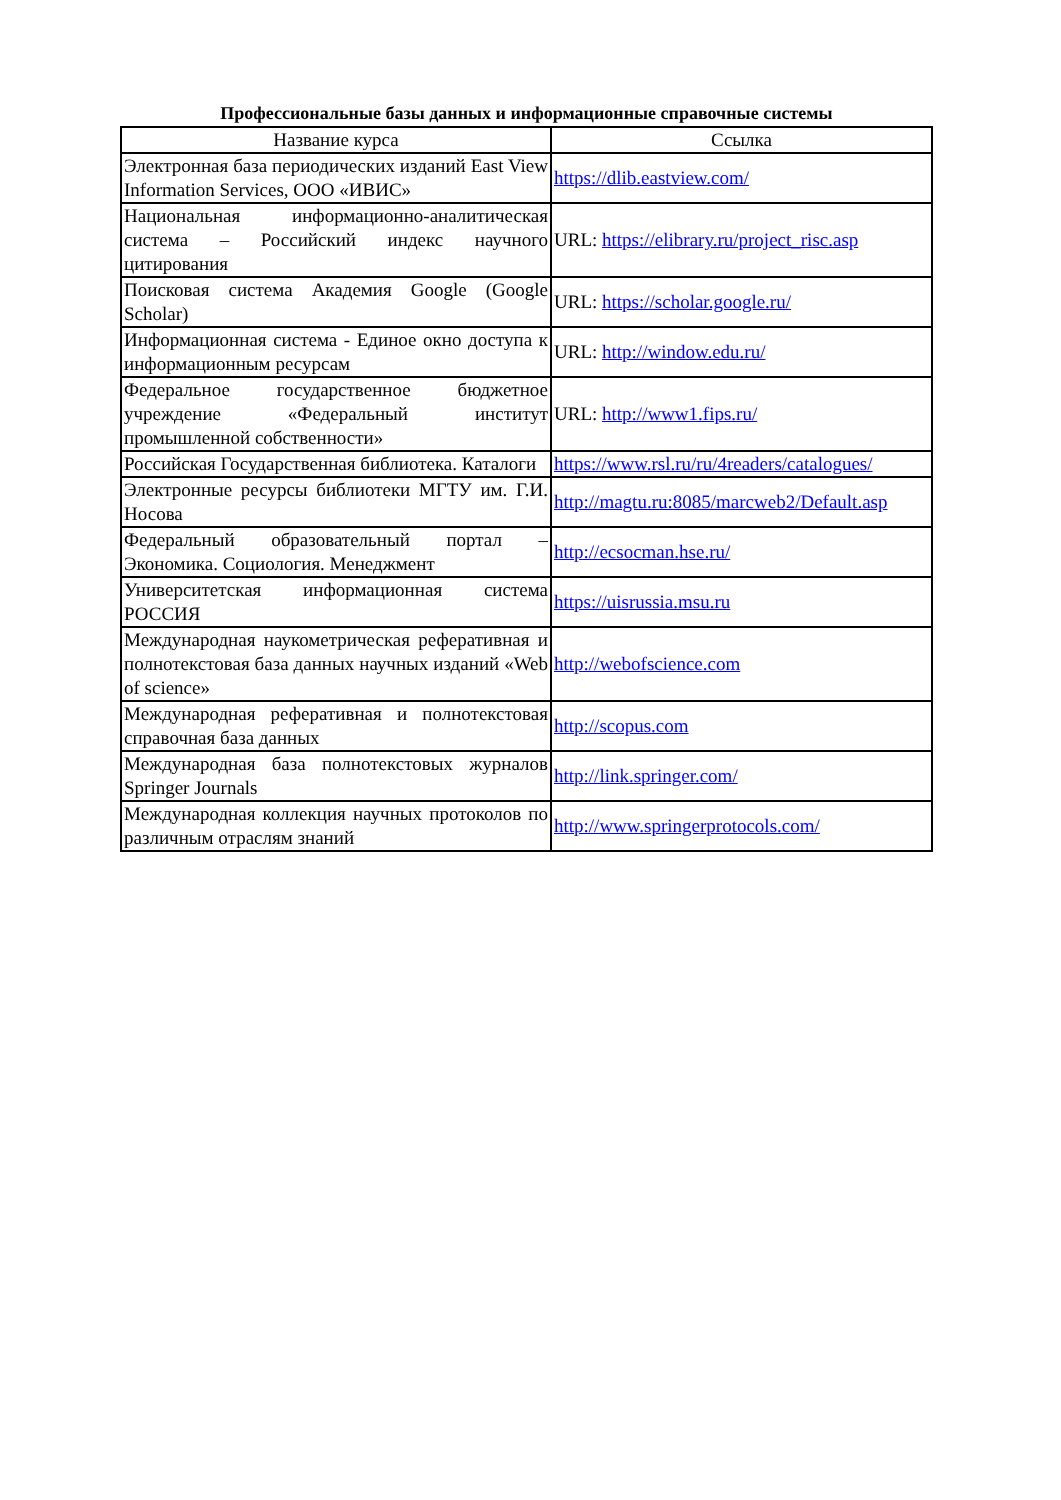Профессиональные базы данных и информационные справочные системы
| Название курса | Ссылка |
| --- | --- |
| Электронная база периодических изданий East View Information Services, ООО «ИВИС» | https://dlib.eastview.com/ |
| Национальная информационно-аналитическая система – Российский индекс научного цитирования | URL: https://elibrary.ru/project_risc.asp |
| Поисковая система Академия Google (Google Scholar) | URL: https://scholar.google.ru/ |
| Информационная система - Единое окно доступа к информационным ресурсам | URL: http://window.edu.ru/ |
| Федеральное государственное бюджетное учреждение «Федеральный институт промышленной собственности» | URL: http://www1.fips.ru/ |
| Российская Государственная библиотека. Каталоги | https://www.rsl.ru/ru/4readers/catalogues/ |
| Электронные ресурсы библиотеки МГТУ им. Г.И. Носова | http://magtu.ru:8085/marcweb2/Default.asp |
| Федеральный образовательный портал – Экономика. Социология. Менеджмент | http://ecsocman.hse.ru/ |
| Университетская информационная система РОССИЯ | https://uisrussia.msu.ru |
| Международная наукометрическая реферативная и полнотекстовая база данных научных изданий «Web of science» | http://webofscience.com |
| Международная реферативная и полнотекстовая справочная база данных | http://scopus.com |
| Международная база полнотекстовых журналов Springer Journals | http://link.springer.com/ |
| Международная коллекция научных протоколов по различным отраслям знаний | http://www.springerprotocols.com/ |